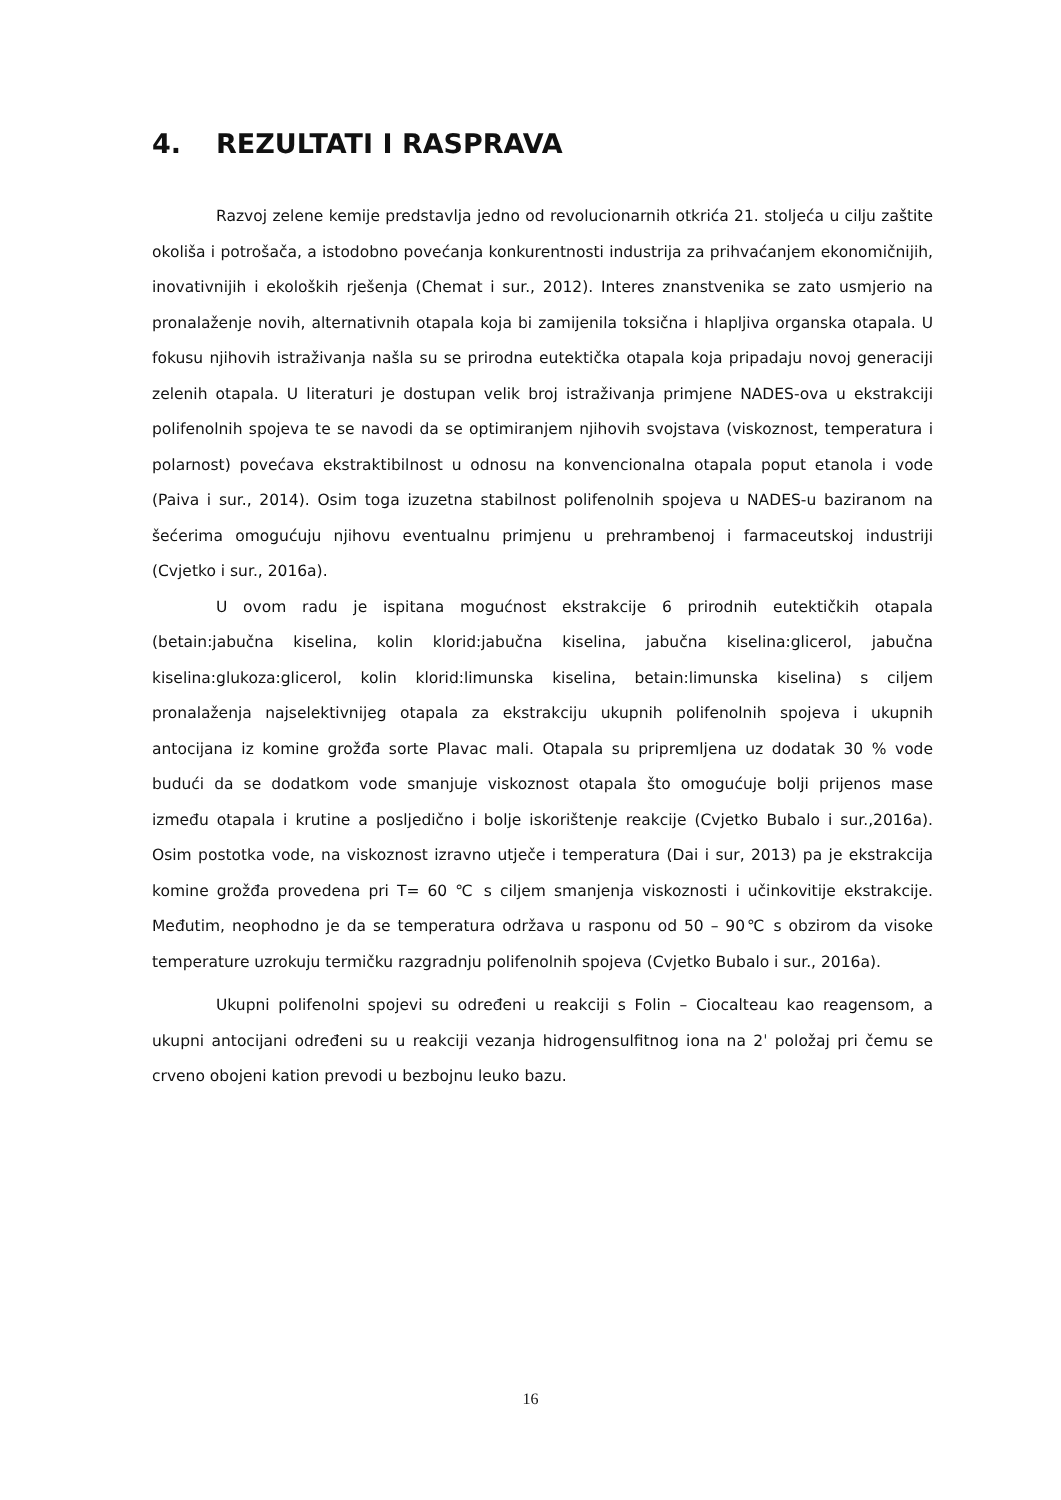4. REZULTATI I RASPRAVA
Razvoj zelene kemije predstavlja jedno od revolucionarnih otkrića 21. stoljeća u cilju zaštite okoliša i potrošača, a istodobno povećanja konkurentnosti industrija za prihvaćanjem ekonomičnijih, inovativnijih i ekoloških rješenja (Chemat i sur., 2012). Interes znanstvenika se zato usmjerio na pronalaženje novih, alternativnih otapala koja bi zamijenila toksična i hlapljiva organska otapala. U fokusu njihovih istraživanja našla su se prirodna eutektička otapala koja pripadaju novoj generaciji zelenih otapala. U literaturi je dostupan velik broj istraživanja primjene NADES-ova u ekstrakciji polifenolnih spojeva te se navodi da se optimiranjem njihovih svojstava (viskoznost, temperatura i polarnost) povećava ekstraktibilnost u odnosu na konvencionalna otapala poput etanola i vode (Paiva i sur., 2014). Osim toga izuzetna stabilnost polifenolnih spojeva u NADES-u baziranom na šećerima omogućuju njihovu eventualnu primjenu u prehrambenoj i farmaceutskoj industriji (Cvjetko i sur., 2016a).
U ovom radu je ispitana mogućnost ekstrakcije 6 prirodnih eutektičkih otapala (betain:jabučna kiselina, kolin klorid:jabučna kiselina, jabučna kiselina:glicerol, jabučna kiselina:glukoza:glicerol, kolin klorid:limunska kiselina, betain:limunska kiselina) s ciljem pronalaženja najselektivnijeg otapala za ekstrakciju ukupnih polifenolnih spojeva i ukupnih antocijana iz komine grožđa sorte Plavac mali. Otapala su pripremljena uz dodatak 30 % vode budući da se dodatkom vode smanjuje viskoznost otapala što omogućuje bolji prijenos mase između otapala i krutine a posljedično i bolje iskorištenje reakcije (Cvjetko Bubalo i sur.,2016a). Osim postotka vode, na viskoznost izravno utječe i temperatura (Dai i sur, 2013) pa je ekstrakcija komine grožđa provedena pri T= 60 ℃ s ciljem smanjenja viskoznosti i učinkovitije ekstrakcije. Međutim, neophodno je da se temperatura održava u rasponu od 50 – 90℃ s obzirom da visoke temperature uzrokuju termičku razgradnju polifenolnih spojeva (Cvjetko Bubalo i sur., 2016a).
Ukupni polifenolni spojevi su određeni u reakciji s Folin – Ciocalteau kao reagensom, a ukupni antocijani određeni su u reakciji vezanja hidrogensulfitnog iona na 2ˈ položaj pri čemu se crveno obojeni kation prevodi u bezbojnu leuko bazu.
16